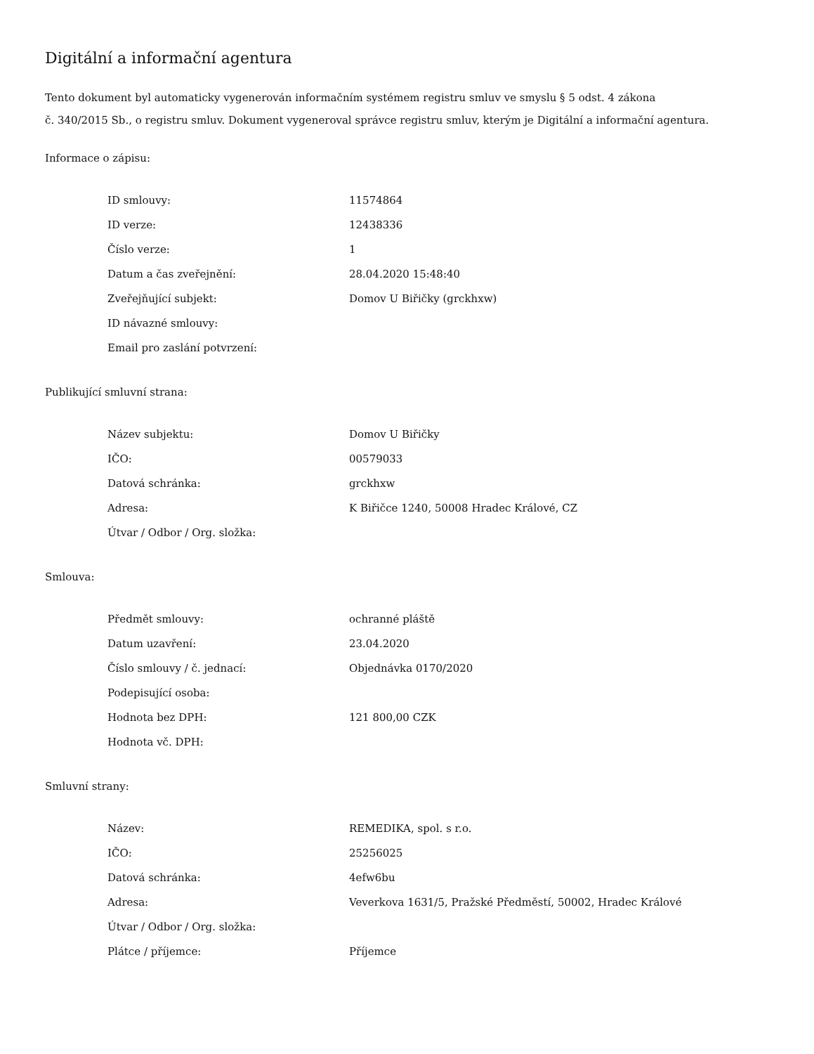Digitální a informační agentura
Tento dokument byl automaticky vygenerován informačním systémem registru smluv ve smyslu § 5 odst. 4 zákona
č. 340/2015 Sb., o registru smluv. Dokument vygeneroval správce registru smluv, kterým je Digitální a informační agentura.
Informace o zápisu:
| ID smlouvy: | 11574864 |
| ID verze: | 12438336 |
| Číslo verze: | 1 |
| Datum a čas zveřejnění: | 28.04.2020 15:48:40 |
| Zveřejňující subjekt: | Domov U Biřičky (grckhxw) |
| ID návazné smlouvy: | |
| Email pro zaslání potvrzení: | |
Publikující smluvní strana:
| Název subjektu: | Domov U Biřičky |
| IČO: | 00579033 |
| Datová schránka: | grckhxw |
| Adresa: | K Biřičce 1240, 50008 Hradec Králové, CZ |
| Útvar / Odbor / Org. složka: | |
Smlouva:
| Předmět smlouvy: | ochranné pláště |
| Datum uzavření: | 23.04.2020 |
| Číslo smlouvy / č. jednací: | Objednávka 0170/2020 |
| Podepisující osoba: | |
| Hodnota bez DPH: | 121 800,00 CZK |
| Hodnota vč. DPH: | |
Smluvní strany:
| Název: | REMEDIKA, spol. s r.o. |
| IČO: | 25256025 |
| Datová schránka: | 4efw6bu |
| Adresa: | Veverkova 1631/5, Pražské Předměstí, 50002, Hradec Králové |
| Útvar / Odbor / Org. složka: | |
| Plátce / příjemce: | Příjemce |